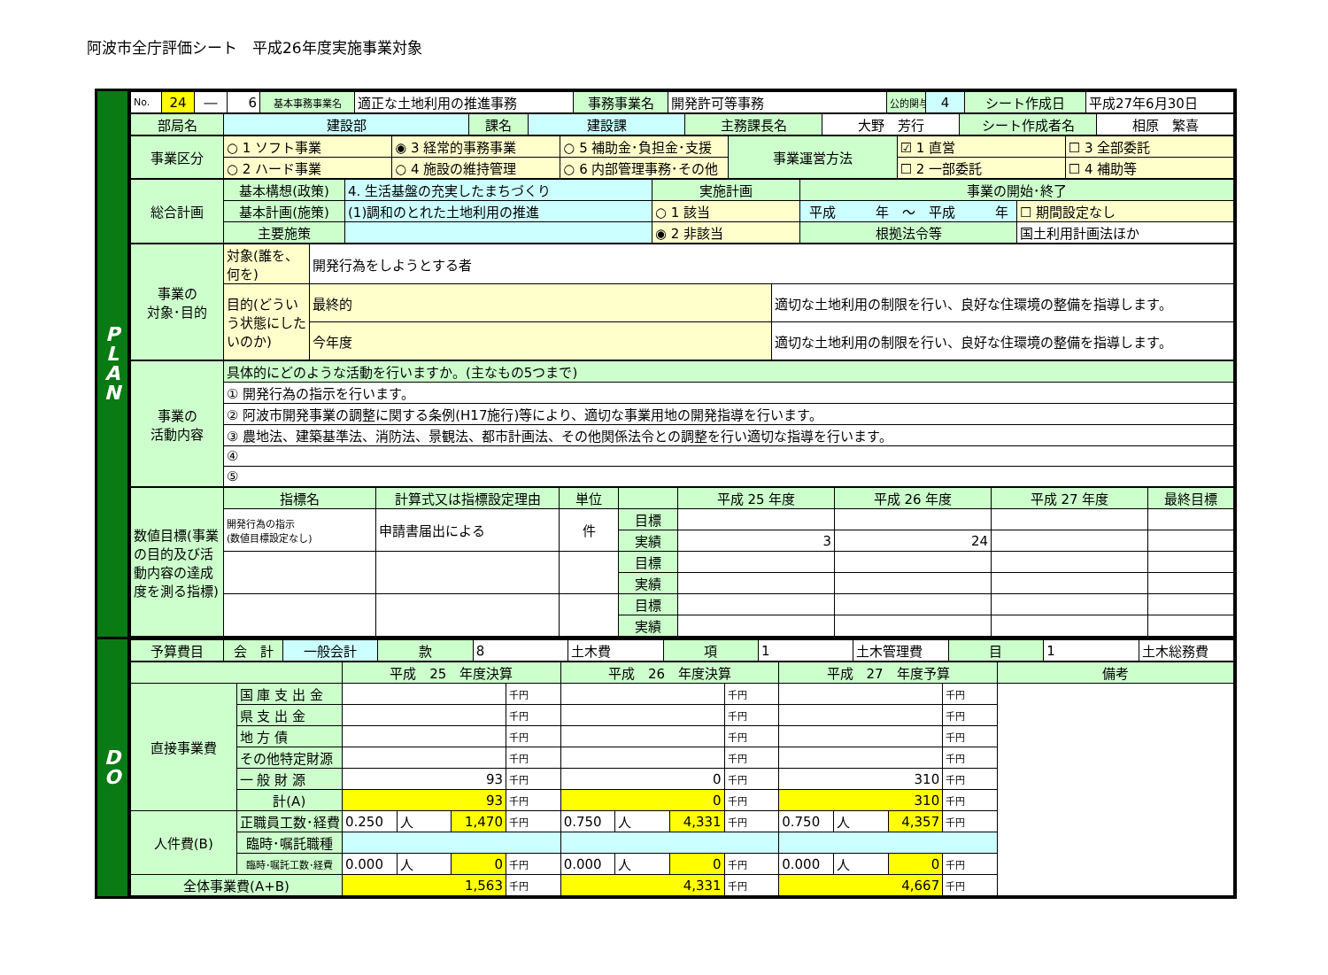阿波市全庁評価シート　平成26年度実施事業対象
P
L
A
N
| No. | 24 | ― | 6 | 基本事務事業名 | 適正な土地利用の推進事務 | 事務事業名 | 開発許可等事務 | 公的関与 | 4 | シート作成日 | 平成27年6月30日 |
| 部局名 | 建設部 | 課名 | 建設課 | 主務課長名 | 大野 芳行 | シート作成者名 | 相原 繁喜 |
| 事業区分 | ○ 1 ソフト事業 | ◉ 3 経常的事務事業 | ○ 5 補助金･負担金･支援 | 事業運営方法 | ☑ 1 直営 | ☐ 3 全部委託 |
| | ○ 2 ハード事業 | ○ 4 施設の維持管理 | ○ 6 内部管理事務･その他 | | ☐ 2 一部委託 | ☐ 4 補助等 |
| 総合計画 | 基本構想(政策) | 4. 生活基盤の充実したまちづくり | 実施計画 | 事業の開始･終了 | |
| | 基本計画(施策) | (1)調和のとれた土地利用の推進 | ○ 1 該当 | 平成 年 ～ 平成 年 | ☐ 期間設定なし |
| | 主要施策 | | ◉ 2 非該当 | 根拠法令等 | 国土利用計画法ほか |
| 事業の 対象･目的 | 対象(誰を、何を) | 開発行為をしようとする者 | |
| | 目的(どういう状態にしたいのか) | 最終的 | 適切な土地利用の制限を行い、良好な住環境の整備を指導します。 |
| | | 今年度 | 適切な土地利用の制限を行い、良好な住環境の整備を指導します。 |
| 事業の 活動内容 | 具体的にどのような活動を行いますか。(主なもの5つまで) |
| | ① 開発行為の指示を行います。 |
| | ② 阿波市開発事業の調整に関する条例(H17施行)等により、適切な事業用地の開発指導を行います。 |
| | ③ 農地法、建築基準法、消防法、景観法、都市計画法、その他関係法令との調整を行い適切な指導を行います。 |
| | ④ |
| | ⑤ |
| 数値目標(事業の目的及び活動内容の達成度を測る指標) | 指標名 | 計算式又は指標設定理由 | 単位 | | 平成 25 年度 | 平成 26 年度 | 平成 27 年度 | 最終目標 |
| | 開発行為の指示 (数値目標設定なし) | 申請書届出による | 件 | 目標 | | | | |
| | | | | 実績 | 3 | 24 | | |
| | | | | 目標 | | | | |
| | | | | 実績 | | | | |
| | | | | 目標 | | | | |
| | | | | 実績 | | | | |
D
O
| 予算費目 | 会 計 | 一般会計 | 款 | 8 | 土木費 | 項 | 1 | 土木管理費 | 目 | 1 | 土木総務費 |
| | | 平成 25 年度決算 | | | | 平成 26 年度決算 | | | | 平成 27 年度予算 | | | | 備考 |
| 直接事業費 | 国 庫 支 出 金 | | | | 千円 | | | | 千円 | | | | 千円 | |
| | 県 支 出 金 | | | | 千円 | | | | 千円 | | | | 千円 | |
| | 地 方 債 | | | | 千円 | | | | 千円 | | | | 千円 | |
| | その他特定財源 | | | | 千円 | | | | 千円 | | | | 千円 | |
| | 一 般 財 源 | 93 | | | 千円 | 0 | | | 千円 | 310 | | | 千円 | |
| | 計(A) | 93 | | | 千円 | 0 | | | 千円 | 310 | | | 千円 | |
| 人件費(B) | 正職員工数･経費 | 0.250 | 人 | 1,470 | 千円 | 0.750 | 人 | 4,331 | 千円 | 0.750 | 人 | 4,357 | 千円 | |
| | 臨時･嘱託職種 | | | | | | | | | | | | | |
| | 臨時･嘱託工数･経費 | 0.000 | 人 | 0 | 千円 | 0.000 | 人 | 0 | 千円 | 0.000 | 人 | 0 | 千円 | |
| 全体事業費(A+B) | | 1,563 | | | 千円 | 4,331 | | | 千円 | 4,667 | | | 千円 | |